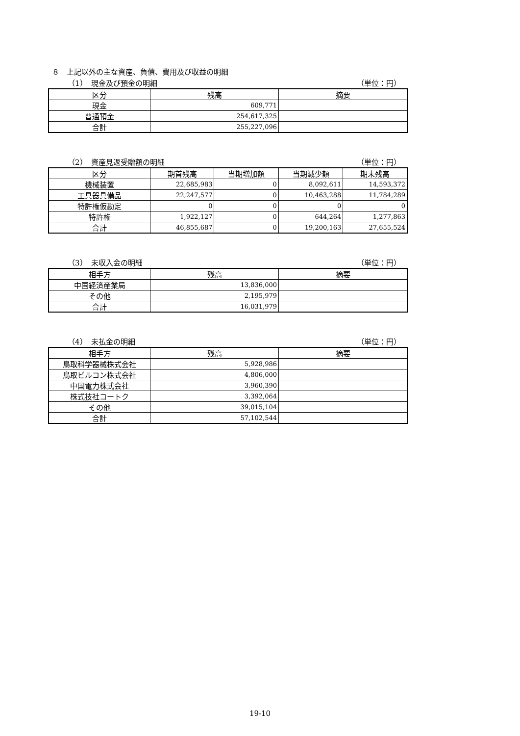８　上記以外の主な資産、負債、費用及び収益の明細
（1）　現金及び預金の明細 （単位：円）
| 区分 | 残高 | 摘要 |
| --- | --- | --- |
| 現金 | 609,771 | |
| 普通預金 | 254,617,325 | |
| 合計 | 255,227,096 | |
（2）　資産見返受贈額の明細 （単位：円）
| 区分 | 期首残高 | 当期増加額 | 当期減少額 | 期末残高 |
| --- | --- | --- | --- | --- |
| 機械装置 | 22,685,983 | 0 | 8,092,611 | 14,593,372 |
| 工具器具備品 | 22,247,577 | 0 | 10,463,288 | 11,784,289 |
| 特許権仮勘定 | 0 | 0 | 0 | 0 |
| 特許権 | 1,922,127 | 0 | 644,264 | 1,277,863 |
| 合計 | 46,855,687 | 0 | 19,200,163 | 27,655,524 |
（3）　未収入金の明細 （単位：円）
| 相手方 | 残高 | 摘要 |
| --- | --- | --- |
| 中国経済産業局 | 13,836,000 | |
| その他 | 2,195,979 | |
| 合計 | 16,031,979 | |
（4）　未払金の明細 （単位：円）
| 相手方 | 残高 | 摘要 |
| --- | --- | --- |
| 鳥取科学器械株式会社 | 5,928,986 | |
| 鳥取ビルコン株式会社 | 4,806,000 | |
| 中国電力株式会社 | 3,960,390 | |
| 株式技社コートク | 3,392,064 | |
| その他 | 39,015,104 | |
| 合計 | 57,102,544 | |
19-10